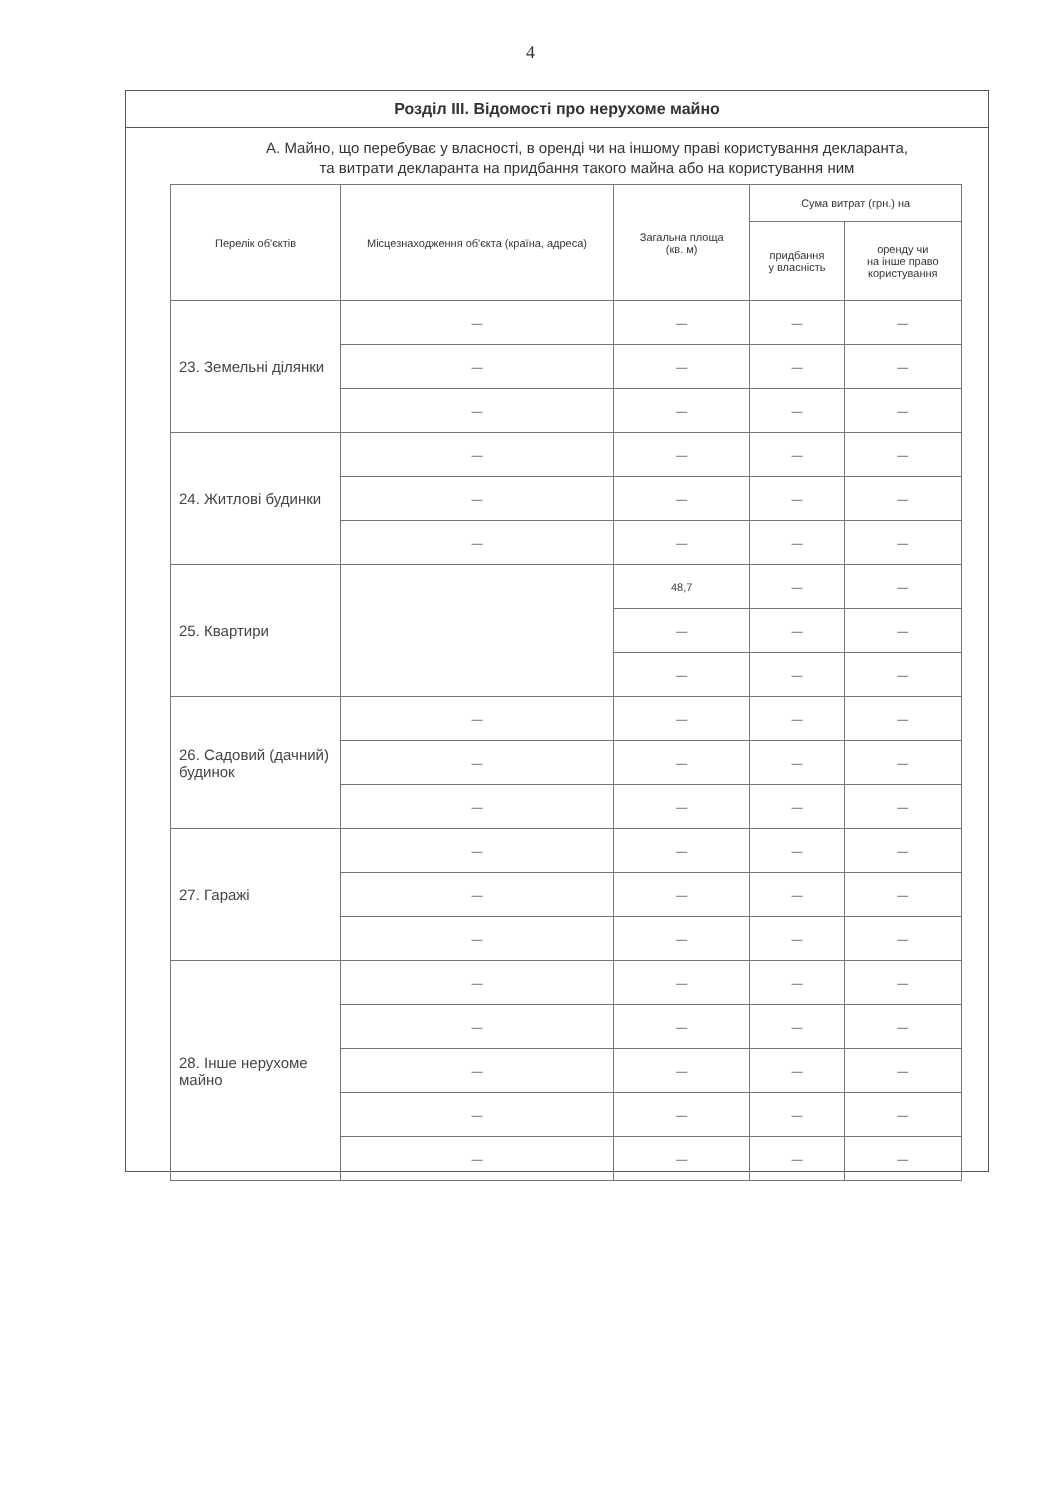4
Розділ ІІІ. Відомості про нерухоме майно
А. Майно, що перебуває у власності, в оренді чи на іншому праві користування декларанта,
та витрати декларанта на придбання такого майна або на користування ним
| Перелік об'єктів | Місцезнаходження об'єкта (країна, адреса) | Загальна площа (кв. м) | Сума витрат (грн.) на | |
| --- | --- | --- | --- | --- |
| | | | придбання у власність | оренду чи на інше право користування |
| 23. Земельні ділянки | — | — | — | — |
| | — | — | — | — |
| | — | — | — | — |
| 24. Житлові будинки | — | — | — | — |
| | — | — | — | — |
| | — | — | — | — |
| 25. Квартири | | 48,7 | — | — |
| | | — | — | — |
| | | — | — | — |
| 26. Садовий (дачний) будинок | — | — | — | — |
| | — | — | — | — |
| | — | — | — | — |
| 27. Гаражі | — | — | — | — |
| | — | — | — | — |
| | — | — | — | — |
| 28. Інше нерухоме майно | — | — | — | — |
| | — | — | — | — |
| | — | — | — | — |
| | — | — | — | — |
| | — | — | — | — |